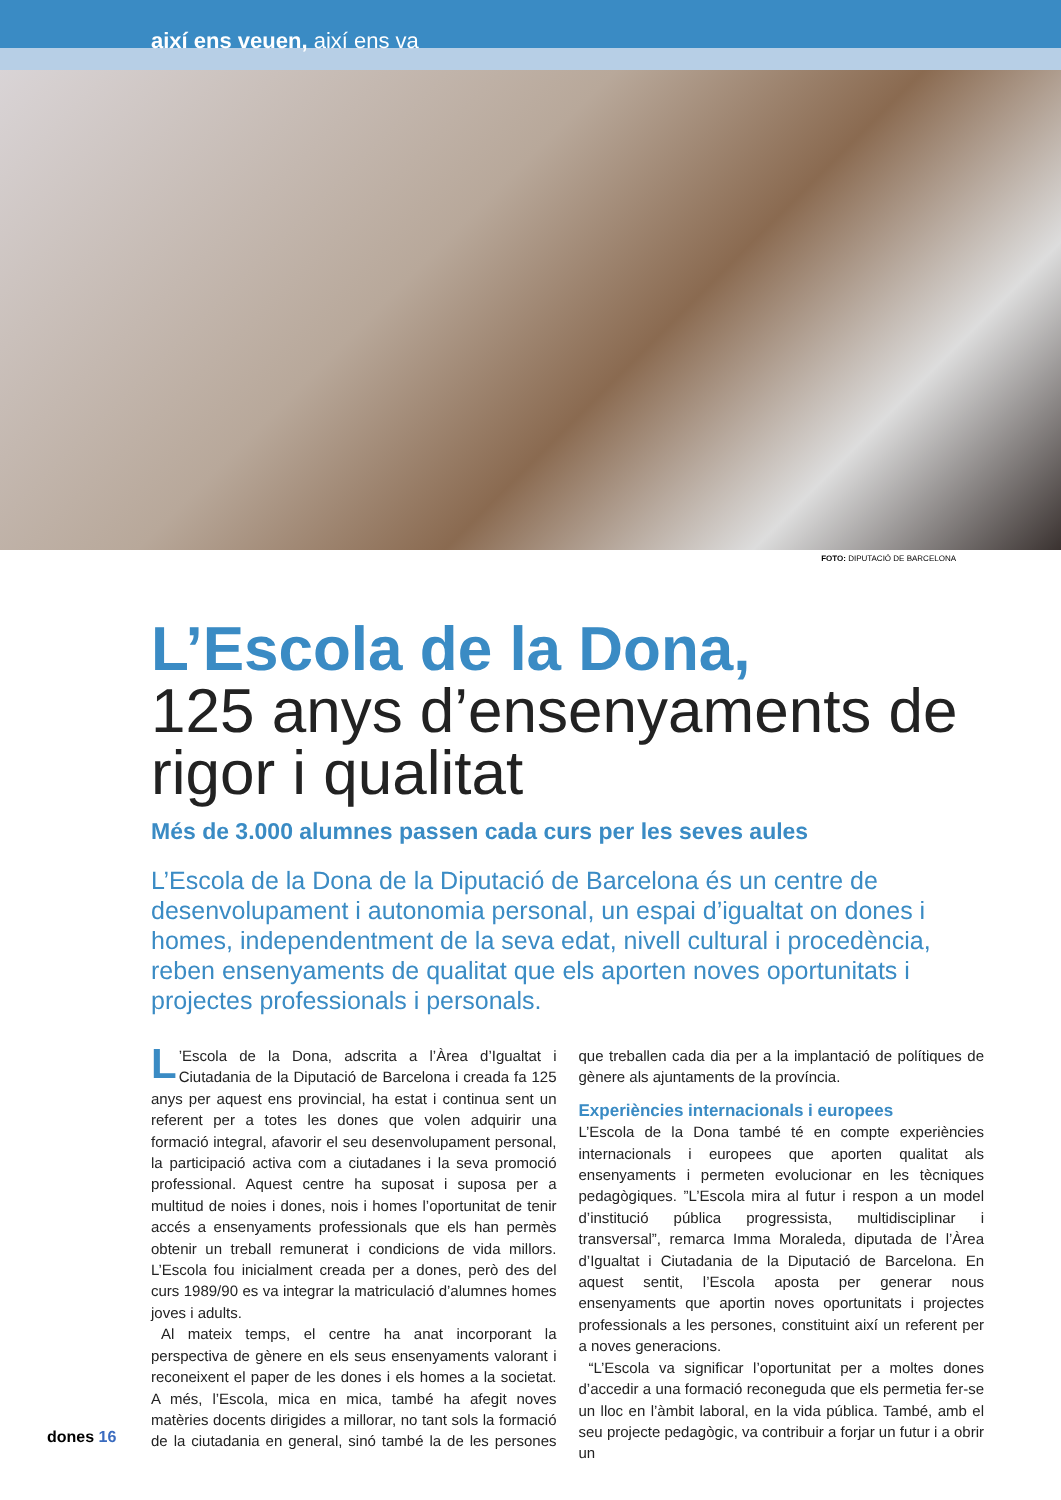així ens veuen, així ens va
FOTO: DIPUTACIÓ DE BARCELONA
L’Escola de la Dona,
125 anys d’ensenyaments de rigor i qualitat
Més de 3.000 alumnes passen cada curs per les seves aules
L’Escola de la Dona de la Diputació de Barcelona és un centre de desenvolupament i autonomia personal, un espai d’igualtat on dones i homes, independentment de la seva edat, nivell cultural i procedència, reben ensenyaments de qualitat que els aporten noves oportunitats i projectes professionals i personals.
L’Escola de la Dona, adscrita a l’Àrea d’Igualtat i Ciutadania de la Diputació de Barcelona i creada fa 125 anys per aquest ens provincial, ha estat i continua sent un referent per a totes les dones que volen adquirir una formació integral, afavorir el seu desenvolupament personal, la participació activa com a ciutadanes i la seva promoció professional. Aquest centre ha suposat i suposa per a multitud de noies i dones, nois i homes l’oportunitat de tenir accés a ensenyaments professionals que els han permès obtenir un treball remunerat i condicions de vida millors. L’Escola fou inicialment creada per a dones, però des del curs 1989/90 es va integrar la matriculació d’alumnes homes joves i adults.
Al mateix temps, el centre ha anat incorporant la perspectiva de gènere en els seus ensenyaments valorant i reconeixent el paper de les dones i els homes a la societat. A més, l’Escola, mica en mica, també ha afegit noves matèries docents dirigides a millorar, no tant sols la formació de la ciutadania en general, sinó també la de les persones que treballen cada dia per a la implantació de polítiques de gènere als ajuntaments de la província.
Experiències internacionals i europees
L’Escola de la Dona també té en compte experiències internacionals i europees que aporten qualitat als ensenyaments i permeten evolucionar en les tècniques pedagògiques. ”L’Escola mira al futur i respon a un model d’institució pública progressista, multidisciplinar i transversal”, remarca Imma Moraleda, diputada de l’Àrea d’Igualtat i Ciutadania de la Diputació de Barcelona. En aquest sentit, l’Escola aposta per generar nous ensenyaments que aportin noves oportunitats i projectes professionals a les persones, constituint així un referent per a noves generacions.
“L’Escola va significar l’oportunitat per a moltes dones d’accedir a una formació reconeguda que els permetia fer-se un lloc en l’àmbit laboral, en la vida pública. També, amb el seu projecte pedagògic, va contribuir a forjar un futur i a obrir un
dones 16